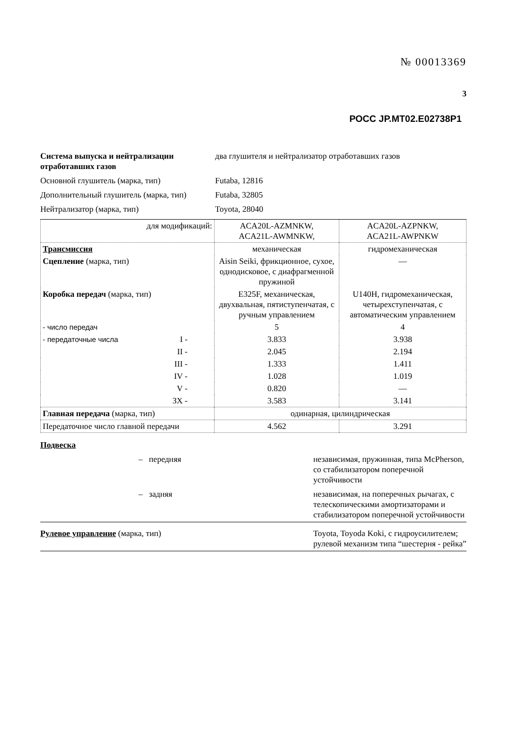№ 00013369
3
РОСС JP.MT02.E02738P1
| Система выпуска и нейтрализации отработавших газов | два глушителя и нейтрализатор отработавших газов |
| Основной глушитель (марка, тип) | Futaba, 12816 |
| Дополнительный глушитель (марка, тип) | Futaba, 32805 |
| Нейтрализатор (марка, тип) | Toyota, 28040 |
| для модификаций: | ACA20L-AZMNKW, ACA21L-AWMNKW, | ACA20L-AZPNKW, ACA21L-AWPNKW |
| Трансмиссия | механическая | гидромеханическая |
| Сцепление (марка, тип) | Aisin Seiki, фрикционное, сухое, однодисковое, с диафрагменной пружиной | — |
| Коробка передач (марка, тип) | E325F, механическая, двухвальная, пятиступенчатая, с ручным управлением | U140H, гидромеханическая, четырехступенчатая, с автоматическим управлением |
| - число передач | 5 | 4 |
| - передаточные числа I - | 3.833 | 3.938 |
| II - | 2.045 | 2.194 |
| III - | 1.333 | 1.411 |
| IV - | 1.028 | 1.019 |
| V - | 0.820 | — |
| ЗХ - | 3.583 | 3.141 |
| Главная передача (марка, тип) | одинарная, цилиндрическая | |
| Передаточное число главной передачи | 4.562 | 3.291 |
| Подвеска | |
| – передняя | независимая, пружинная, типа McPherson, со стабилизатором поперечной устойчивости |
| – задняя | независимая, на поперечных рычагах, с телескопическими амортизаторами и стабилизатором поперечной устойчивости |
| Рулевое управление (марка, тип) | Toyota, Toyoda Koki, с гидроусилителем; рулевой механизм типа “шестерня - рейка” |